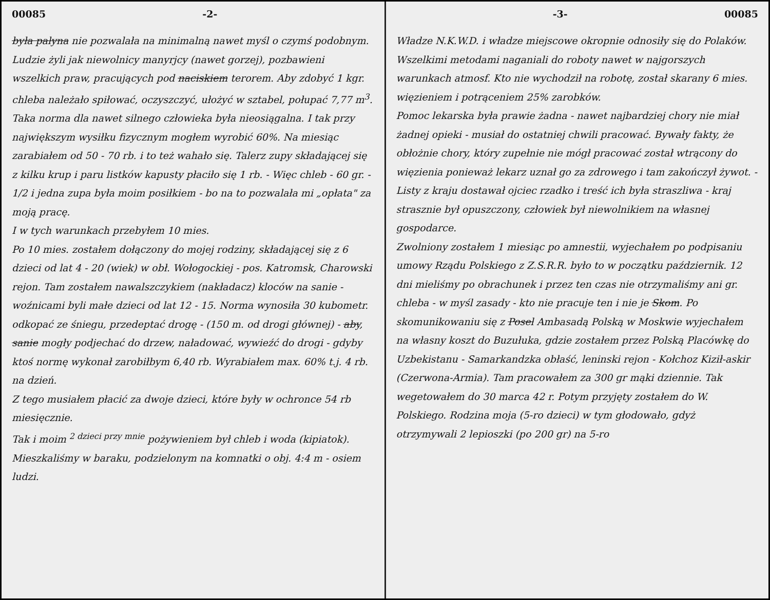00085 -2-
była palyna nie pozwalała na minimalną nawet myśl o czymś podobnym. Ludzie żyli jak niewolnicy manyrjcy (nawet gorzej), pozbawieni wszelkich praw, pracujących pod naciskiem terorem. Aby zdobyć 1 kgr. chleba należało spiłować, oczyszczyć, ułożyć w sztabel, połupać 7,77 m<sup>3</sup>. Taka norma dla nawet silnego człowieka była nieosiągalna. I tak przy największym wysiłku fizycznym mogłem wyrobić 60%. Na miesiąc zarabiałem od 50 - 70 rb. i to też wahało się. Talerz zupy składającej się z kilku krup i paru listków kapusty płaciło się 1 rb. - Więc chleb - 60 gr. - 1/2 i jedna zupa była moim posiłkiem - bo na to pozwalała mi „opłata" za moją pracę.
I w tych warunkach przebyłem 10 mies.
Po 10 mies. zostałem dołączony do mojej rodziny, składającej się z 6 dzieci od lat 4 - 20 (wiek) w obł. Wołogockiej - pos. Katromsk, Charowski rejon. Tam zostałem nawalszczykiem (nakładacz) kloców na sanie - woźnicami byli małe dzieci od lat 12 - 15. Norma wynosiła 30 kubometr. odkopać ze śniegu, przedeptać drogę - (150 m. od drogi głównej) - aby, sanie mogły podjechać do drzew, naładować, wywieźć do drogi - gdyby ktoś normę wykonał zarobiłbym 6,40 rb. Wyrabiałem max. 60% t.j. 4 rb. na dzień.
Z tego musiałem płacić za dwoje dzieci, które były w ochronce 54 rb miesięcznie.
Tak i moim <sup>2 dzieci przy mnie</sup> pożywieniem był chleb i woda (kipiatok). Mieszkaliśmy w baraku, podzielonym na komnatki o obj. 4:4 m - osiem ludzi.
-3- 00085
Władze N.K.W.D. i władze miejscowe okropnie odnosiły się do Polaków. Wszelkimi metodami naganiali do roboty nawet w najgorszych warunkach atmosf. Kto nie wychodził na robotę, został skarany 6 mies. więzieniem i potrąceniem 25% zarobków.
Pomoc lekarska była prawie żadna - nawet najbardziej chory nie miał żadnej opieki - musiał do ostatniej chwili pracować. Bywały fakty, że obłożnie chory, który zupełnie nie mógł pracować został wtrącony do więzienia ponieważ lekarz uznał go za zdrowego i tam zakończył żywot. -
Listy z kraju dostawał ojciec rzadko i treść ich była straszliwa - kraj strasznie był opuszczony, człowiek był niewolnikiem na własnej gospodarce.
Zwolniony zostałem 1 miesiąc po amnestii, wyjechałem po podpisaniu umowy Rządu Polskiego z Z.S.R.R. było to w początku październik. 12 dni mieliśmy po obrachunek i przez ten czas nie otrzymaliśmy ani gr. chleba - w myśl zasady - kto nie pracuje ten i nie je Skom. Po skomunikowaniu się z Posel Ambasadą Polską w Moskwie wyjechałem na własny koszt do Buzułuka, gdzie zostałem przez Polską Placówkę do Uzbekistanu - Samarkandzka obłaść, leninski rejon - Kołchoz Kiził-askir (Czerwona-Armia). Tam pracowałem za 300 gr mąki dziennie. Tak wegetowałem do 30 marca 42 r. Potym przyjęty zostałem do W. Polskiego. Rodzina moja (5-ro dzieci) w tym głodowało, gdyż otrzymywali 2 lepioszki (po 200 gr) na 5-ro